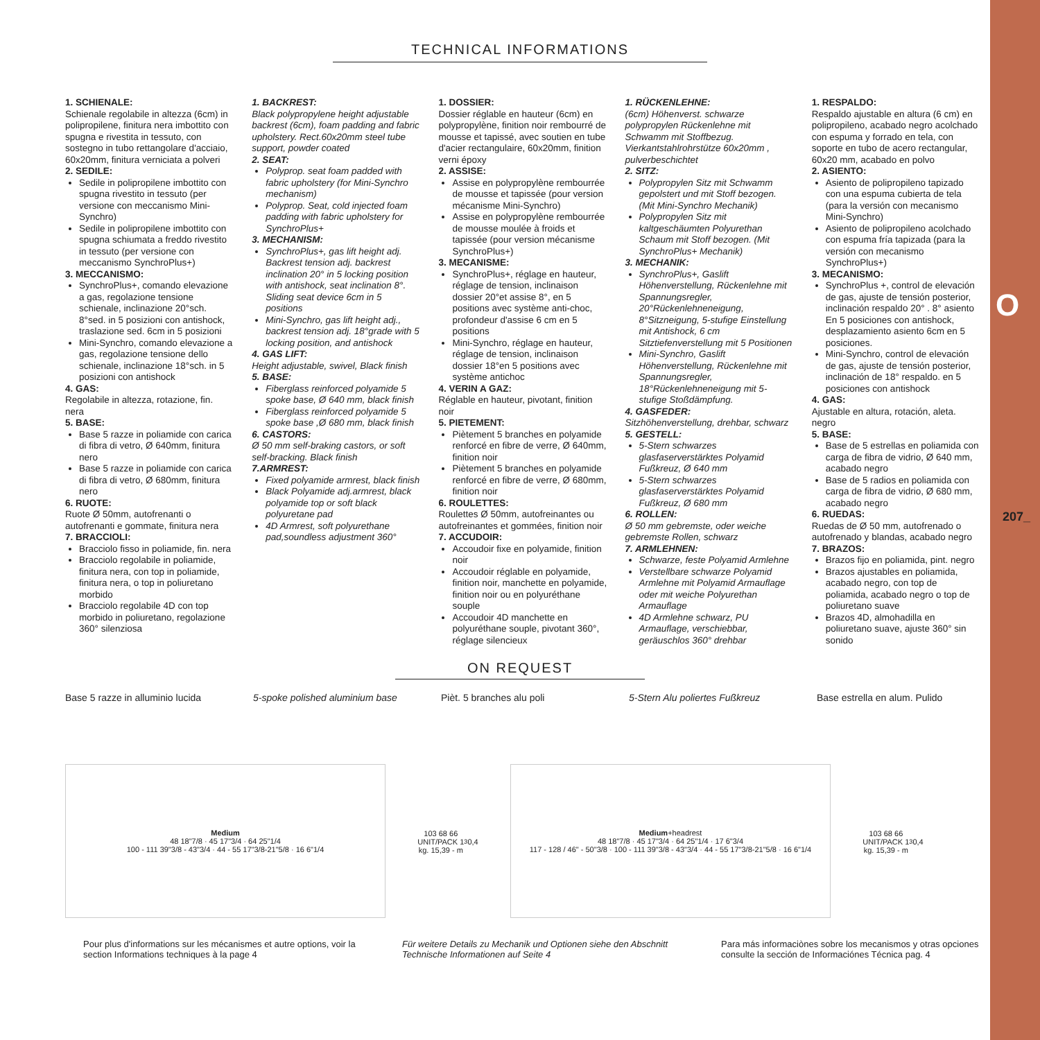O
207_
TECHNICAL INFORMATIONS
1. SCHIENALE:
Schienale regolabile in altezza (6cm) in polipropilene, finitura nera imbottito con spugna e rivestita in tessuto, con sostegno in tubo rettangolare d'acciaio, 60x20mm, finitura verniciata a polveri
2. SEDILE:
Sedile in polipropilene imbottito con spugna rivestito in tessuto (per versione con meccanismo Mini-Synchro)
Sedile in polipropilene imbottito con spugna schiumata a freddo rivestito in tessuto (per versione con meccanismo SynchroPlus+)
3. MECCANISMO:
SynchroPlus+, comando elevazione a gas, regolazione tensione schienale, inclinazione 20°sch. 8°sed. in 5 posizioni con antishock, traslazione sed. 6cm in 5 posizioni
Mini-Synchro, comando elevazione a gas, regolazione tensione dello schienale, inclinazione 18°sch. in 5 posizioni con antishock
4. GAS:
Regolabile in altezza, rotazione, fin. nera
5. BASE:
Base 5 razze in poliamide con carica di fibra di vetro, Ø 640mm, finitura nero
Base 5 razze in poliamide con carica di fibra di vetro, Ø 680mm, finitura nero
6. RUOTE:
Ruote Ø 50mm, autofrenanti o autofrenanti e gommate, finitura nera
7. BRACCIOLI:
Bracciolo fisso in poliamide, fin. nera
Bracciolo regolabile in poliamide, finitura nera, con top in poliamide, finitura nera, o top in poliuretano morbido
Bracciolo regolabile 4D con top morbido in poliuretano, regolazione 360° silenziosa
1. BACKREST:
Black polypropylene height adjustable backrest (6cm), foam padding and fabric upholstery. Rect.60x20mm steel tube support, powder coated
2. SEAT:
Polyprop. seat foam padded with fabric upholstery (for Mini-Synchro mechanism)
Polyprop. Seat, cold injected foam padding with fabric upholstery for SynchroPlus+
3. MECHANISM:
SynchroPlus+, gas lift height adj. Backrest tension adj. backrest inclination 20° in 5 locking position with antishock, seat inclination 8°. Sliding seat device 6cm in 5 positions
Mini-Synchro, gas lift height adj., backrest tension adj. 18°grade with 5 locking position, and antishock
4. GAS LIFT:
Height adjustable, swivel, Black finish
5. BASE:
Fiberglass reinforced polyamide 5 spoke base, Ø 640 mm, black finish
Fiberglass reinforced polyamide 5 spoke base ,Ø 680 mm, black finish
6. CASTORS:
Ø 50 mm self-braking castors, or soft self-bracking. Black finish
7.ARMREST:
Fixed polyamide armrest, black finish
Black Polyamide adj.armrest, black polyamide top or soft black polyuretane pad
4D Armrest, soft polyurethane pad,soundless adjustment 360°
1. DOSSIER:
Dossier réglable en hauteur (6cm) en polypropylène, finition noir rembourré de mousse et tapissé, avec soutien en tube d'acier rectangulaire, 60x20mm, finition verni époxy
2. ASSISE:
Assise en polypropylène rembourrée de mousse et tapissée (pour version mécanisme Mini-Synchro)
Assise en polypropylène rembourrée de mousse moulée à froids et tapissée (pour version mécanisme SynchroPlus+)
3. MECANISME:
SynchroPlus+, réglage en hauteur, réglage de tension, inclinaison dossier 20°et assise 8°, en 5 positions avec système anti-choc, profondeur d'assise 6 cm en 5 positions
Mini-Synchro, réglage en hauteur, réglage de tension, inclinaison dossier 18°en 5 positions avec système antichoc
4. VERIN A GAZ:
Réglable en hauteur, pivotant, finition noir
5. PIETEMENT:
Piètement 5 branches en polyamide renforcé en fibre de verre, Ø 640mm, finition noir
Piètement 5 branches en polyamide renforcé en fibre de verre, Ø 680mm, finition noir
6. ROULETTES:
Roulettes Ø 50mm, autofreinantes ou autofreinantes et gommées, finition noir
7. ACCUDOIR:
Accoudoir fixe en polyamide, finition noir
Accoudoir réglable en polyamide, finition noir, manchette en polyamide, finition noir ou en polyuréthane souple
Accoudoir 4D manchette en polyuréthane souple, pivotant 360°, réglage silencieux
1. RÜCKENLEHNE:
(6cm) Höhenverst. schwarze polypropylen Rückenlehne mit Schwamm mit Stoffbezug. Vierkantstahlrohrstütze 60x20mm , pulverbeschichtet
2. SITZ:
Polypropylen Sitz mit Schwamm gepolstert und mit Stoff bezogen. (Mit Mini-Synchro Mechanik)
Polypropylen Sitz mit kaltgeschäumten Polyurethan Schaum mit Stoff bezogen. (Mit SynchroPlus+ Mechanik)
3. MECHANIK:
SynchroPlus+, Gaslift Höhenverstellung, Rückenlehne mit Spannungsregler, 20°Rückenlehneneigung, 8°Sitzneigung, 5-stufige Einstellung mit Antishock, 6 cm Sitztiefenverstellung mit 5 Positionen
Mini-Synchro, Gaslift Höhenverstellung, Rückenlehne mit Spannungsregler, 18°Rückenlehneneigung mit 5-stufige Stoßdämpfung.
4. GASFEDER:
Sitzhöhenverstellung, drehbar, schwarz
5. GESTELL:
5-Stern schwarzes glasfaserverstärktes Polyamid Fußkreuz, Ø 640 mm
5-Stern schwarzes glasfaserverstärktes Polyamid Fußkreuz, Ø 680 mm
6. ROLLEN:
Ø 50 mm gebremste, oder weiche gebremste Rollen, schwarz
7. ARMLEHNEN:
Schwarze, feste Polyamid Armlehne
Verstellbare schwarze Polyamid Armlehne mit Polyamid Armauflage oder mit weiche Polyurethan Armauflage
4D Armlehne schwarz, PU Armauflage, verschiebbar, geräuschlos 360° drehbar
1. RESPALDO:
Respaldo ajustable en altura (6 cm) en polipropileno, acabado negro acolchado con espuma y forrado en tela, con soporte en tubo de acero rectangular, 60x20 mm, acabado en polvo
2. ASIENTO:
Asiento de polipropileno tapizado con una espuma cubierta de tela (para la versión con mecanismo Mini-Synchro)
Asiento de polipropileno acolchado con espuma fría tapizada (para la versión con mecanismo SynchroPlus+)
3. MECANISMO:
SynchroPlus +, control de elevación de gas, ajuste de tensión posterior, inclinación respaldo 20° . 8° asiento En 5 posiciones con antishock, desplazamiento asiento 6cm en 5 posiciones.
Mini-Synchro, control de elevación de gas, ajuste de tensión posterior, inclinación de 18° respaldo. en 5 posiciones con antishock
4. GAS:
Ajustable en altura, rotación, aleta. negro
5. BASE:
Base de 5 estrellas en poliamida con carga de fibra de vidrio, Ø 640 mm, acabado negro
Base de 5 radios en poliamida con carga de fibra de vidrio, Ø 680 mm, acabado negro
6. RUEDAS:
Ruedas de Ø 50 mm, autofrenado o autofrenado y blandas, acabado negro
7. BRAZOS:
Brazos fijo en poliamida, pint. negro
Brazos ajustables en poliamida, acabado negro, con top de poliamida, acabado negro o top de poliuretano suave
Brazos 4D, almohadilla en poliuretano suave, ajuste 360° sin sonido
ON REQUEST
Base 5 razze in alluminio lucida
5-spoke polished aluminium base
Pièt. 5 branches alu poli 5-Stern Alu poliertes Fußkreuz
Base estrella en alum. Pulido
Medium
48 18"7/8 · 45 17"3/4 · 64 25"1/4
100 - 111 39"3/8 - 43"3/4 · 44 - 55 17"3/8-21"5/8 · 16 6"1/4
103 68 66
UNIT/PACK 1
kg. 15,39 - m<sup>3</sup> 0,4
Medium+headrest
48 18"7/8 · 45 17"3/4 · 64 25"1/4 · 17 6"3/4
117 - 128 / 46" - 50"3/8 · 100 - 111 39"3/8 - 43"3/4 · 44 - 55 17"3/8-21"5/8 · 16 6"1/4
103 68 66
UNIT/PACK 1
kg. 15,39 - m<sup>3</sup> 0,4
Pour plus d'informations sur les mécanismes et autre options, voir la section Informations techniques à la page 4
Für weitere Details zu Mechanik und Optionen siehe den Abschnitt Technische Informationen auf Seite 4
Para más informaciònes sobre los mecanismos y otras opciones consulte la sección de Informaciónes Técnica pag. 4